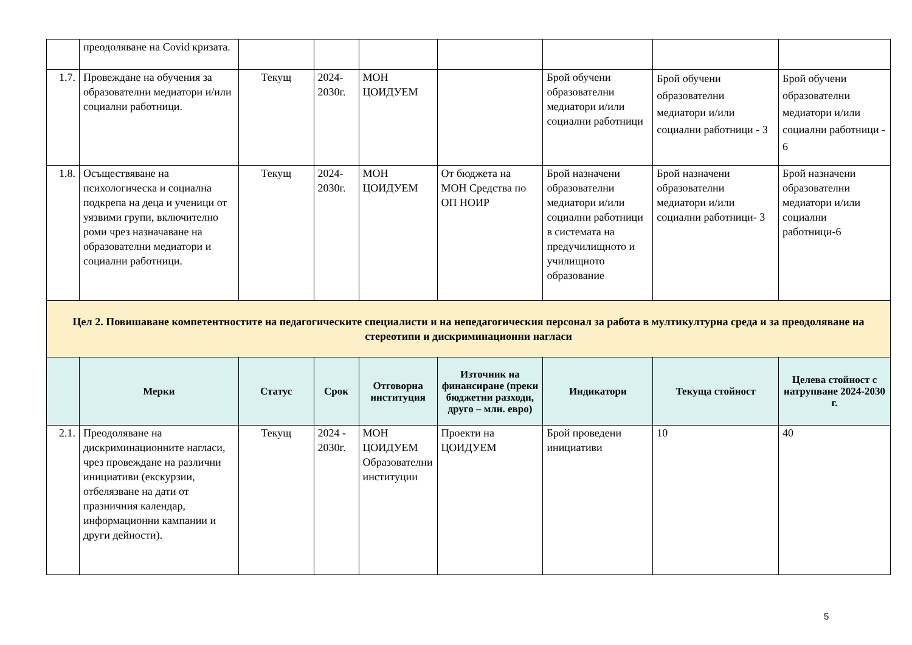| | преодоляване на Covid кризата. | | | | | | | |
| 1.7. | Провеждане на обучения за образователни медиатори и/или социални работници. | Текущ | 2024-2030г. | МОН ЦОИДУЕМ | | Брой обучени образователни медиатори и/или социални работници | Брой обучени образователни медиатори и/или социални работници - 3 | Брой обучени образователни медиатори и/или социални работници - 6 |
| 1.8. | Осъществяване на психологическа и социална подкрепа на деца и ученици от уязвими групи, включително роми чрез назначаване на образователни медиатори и социални работници. | Текущ | 2024-2030г. | МОН ЦОИДУЕМ | От бюджета на МОН Средства по ОП НОИР | Брой назначени образователни медиатори и/или социални работници в системата на предучилищното и училищното образование | Брой назначени образователни медиатори и/или социални работници- 3 | Брой назначени образователни медиатори и/или социални работници-6 |
| Цел 2. Повишаване компетентностите на педагогическите специалисти и на непедагогическия персонал за работа в мултикултурна среда и за преодоляване на стереотипи и дискриминационни нагласи | | | | | | | | |
| | Мерки | Статус | Срок | Отговорна институция | Източник на финансиране (преки бюджетни разходи, друго – млн. евро) | Индикатори | Текуща стойност | Целева стойност с натрупване 2024-2030 г. |
| 2.1. | Преодоляване на дискриминационните нагласи, чрез провеждане на различни инициативи (екскурзии, отбелязване на дати от празничния календар, информационни кампании и други дейности). | Текущ | 2024 - 2030г. | МОН ЦОИДУЕМ Образователни институции | Проекти на ЦОИДУЕМ | Брой проведени инициативи | 10 | 40 |
5